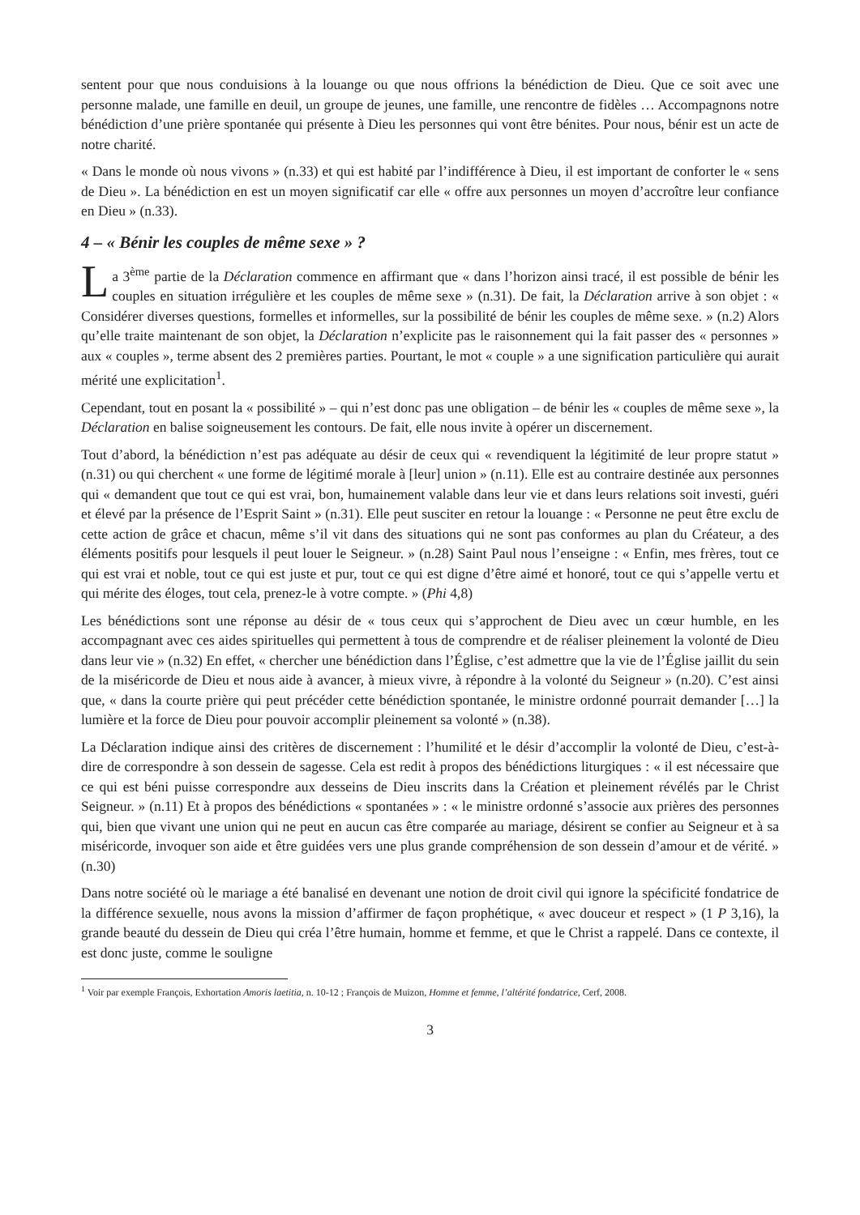sentent pour que nous conduisions à la louange ou que nous offrions la bénédiction de Dieu. Que ce soit avec une personne malade, une famille en deuil, un groupe de jeunes, une famille, une rencontre de fidèles … Accompagnons notre bénédiction d’une prière spontanée qui présente à Dieu les personnes qui vont être bénites. Pour nous, bénir est un acte de notre charité.
« Dans le monde où nous vivons » (n.33) et qui est habité par l’indifférence à Dieu, il est important de conforter le « sens de Dieu ». La bénédiction en est un moyen significatif car elle « offre aux personnes un moyen d’accroître leur confiance en Dieu » (n.33).
4 – « Bénir les couples de même sexe » ?
La 3<sup>ème</sup> partie de la Déclaration commence en affirmant que « dans l’horizon ainsi tracé, il est possible de bénir les couples en situation irrégulière et les couples de même sexe » (n.31). De fait, la Déclaration arrive à son objet : « Considérer diverses questions, formelles et informelles, sur la possibilité de bénir les couples de même sexe. » (n.2) Alors qu’elle traite maintenant de son objet, la Déclaration n’explicite pas le raisonnement qui la fait passer des « personnes » aux « couples », terme absent des 2 premières parties. Pourtant, le mot « couple » a une signification particulière qui aurait mérité une explicitation<sup>1</sup>.
Cependant, tout en posant la « possibilité » – qui n’est donc pas une obligation – de bénir les « couples de même sexe », la Déclaration en balise soigneusement les contours. De fait, elle nous invite à opérer un discernement.
Tout d’abord, la bénédiction n’est pas adéquate au désir de ceux qui « revendiquent la légitimité de leur propre statut » (n.31) ou qui cherchent « une forme de légitimé morale à [leur] union » (n.11). Elle est au contraire destinée aux personnes qui « demandent que tout ce qui est vrai, bon, humainement valable dans leur vie et dans leurs relations soit investi, guéri et élevé par la présence de l’Esprit Saint » (n.31). Elle peut susciter en retour la louange : « Personne ne peut être exclu de cette action de grâce et chacun, même s’il vit dans des situations qui ne sont pas conformes au plan du Créateur, a des éléments positifs pour lesquels il peut louer le Seigneur. » (n.28) Saint Paul nous l’enseigne : « Enfin, mes frères, tout ce qui est vrai et noble, tout ce qui est juste et pur, tout ce qui est digne d’être aimé et honoré, tout ce qui s’appelle vertu et qui mérite des éloges, tout cela, prenez-le à votre compte. » (Phi 4,8)
Les bénédictions sont une réponse au désir de « tous ceux qui s’approchent de Dieu avec un cœur humble, en les accompagnant avec ces aides spirituelles qui permettent à tous de comprendre et de réaliser pleinement la volonté de Dieu dans leur vie » (n.32) En effet, « chercher une bénédiction dans l’Église, c’est admettre que la vie de l’Église jaillit du sein de la miséricorde de Dieu et nous aide à avancer, à mieux vivre, à répondre à la volonté du Seigneur » (n.20). C’est ainsi que, « dans la courte prière qui peut précéder cette bénédiction spontanée, le ministre ordonné pourrait demander […] la lumière et la force de Dieu pour pouvoir accomplir pleinement sa volonté » (n.38).
La Déclaration indique ainsi des critères de discernement : l’humilité et le désir d’accomplir la volonté de Dieu, c’est-à-dire de correspondre à son dessein de sagesse. Cela est redit à propos des bénédictions liturgiques : « il est nécessaire que ce qui est béni puisse correspondre aux desseins de Dieu inscrits dans la Création et pleinement révélés par le Christ Seigneur. » (n.11) Et à propos des bénédictions « spontanées » : « le ministre ordonné s’associe aux prières des personnes qui, bien que vivant une union qui ne peut en aucun cas être comparée au mariage, désirent se confier au Seigneur et à sa miséricorde, invoquer son aide et être guidées vers une plus grande compréhension de son dessein d’amour et de vérité. » (n.30)
Dans notre société où le mariage a été banalisé en devenant une notion de droit civil qui ignore la spécificité fondatrice de la différence sexuelle, nous avons la mission d’affirmer de façon prophétique, « avec douceur et respect » (1 P 3,16), la grande beauté du dessein de Dieu qui créa l’être humain, homme et femme, et que le Christ a rappelé. Dans ce contexte, il est donc juste, comme le souligne
<sup>1</sup> Voir par exemple François, Exhortation Amoris laetitia, n. 10-12 ; François de Muizon, Homme et femme, l’altérité fondatrice, Cerf, 2008.
3